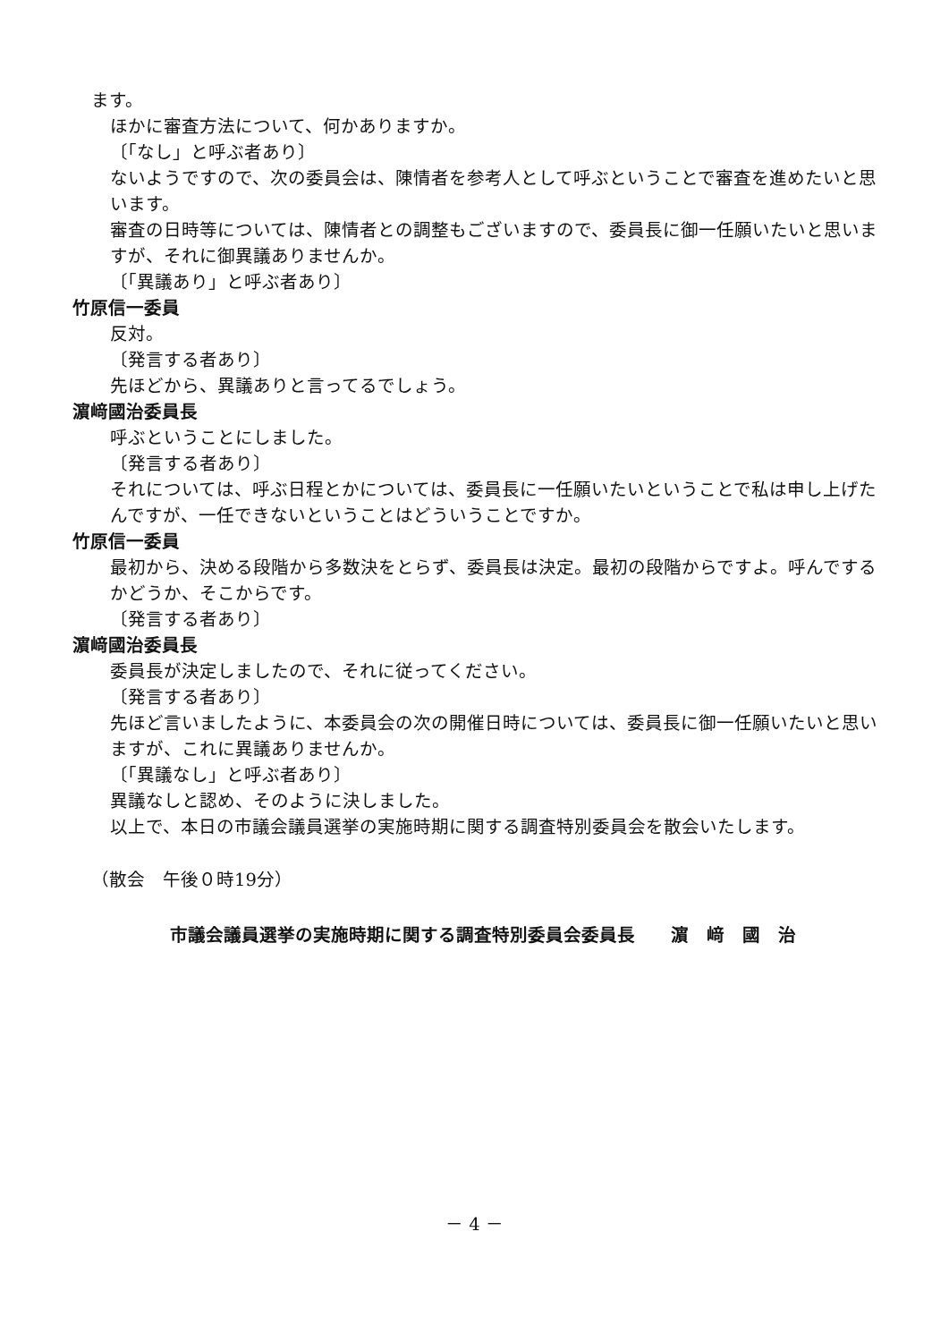ます。
ほかに審査方法について、何かありますか。
〔「なし」と呼ぶ者あり〕
ないようですので、次の委員会は、陳情者を参考人として呼ぶということで審査を進めたいと思います。
審査の日時等については、陳情者との調整もございますので、委員長に御一任願いたいと思いますが、それに御異議ありませんか。
〔「異議あり」と呼ぶ者あり〕
竹原信一委員
反対。
〔発言する者あり〕
先ほどから、異議ありと言ってるでしょう。
濵﨑國治委員長
呼ぶということにしました。
〔発言する者あり〕
それについては、呼ぶ日程とかについては、委員長に一任願いたいということで私は申し上げたんですが、一任できないということはどういうことですか。
竹原信一委員
最初から、決める段階から多数決をとらず、委員長は決定。最初の段階からですよ。呼んでするかどうか、そこからです。
〔発言する者あり〕
濵﨑國治委員長
委員長が決定しましたので、それに従ってください。
〔発言する者あり〕
先ほど言いましたように、本委員会の次の開催日時については、委員長に御一任願いたいと思いますが、これに異議ありませんか。
〔「異議なし」と呼ぶ者あり〕
異議なしと認め、そのように決しました。
以上で、本日の市議会議員選挙の実施時期に関する調査特別委員会を散会いたします。
（散会　午後０時19分）
市議会議員選挙の実施時期に関する調査特別委員会委員長　　濵　﨑　國　治
－ 4 －